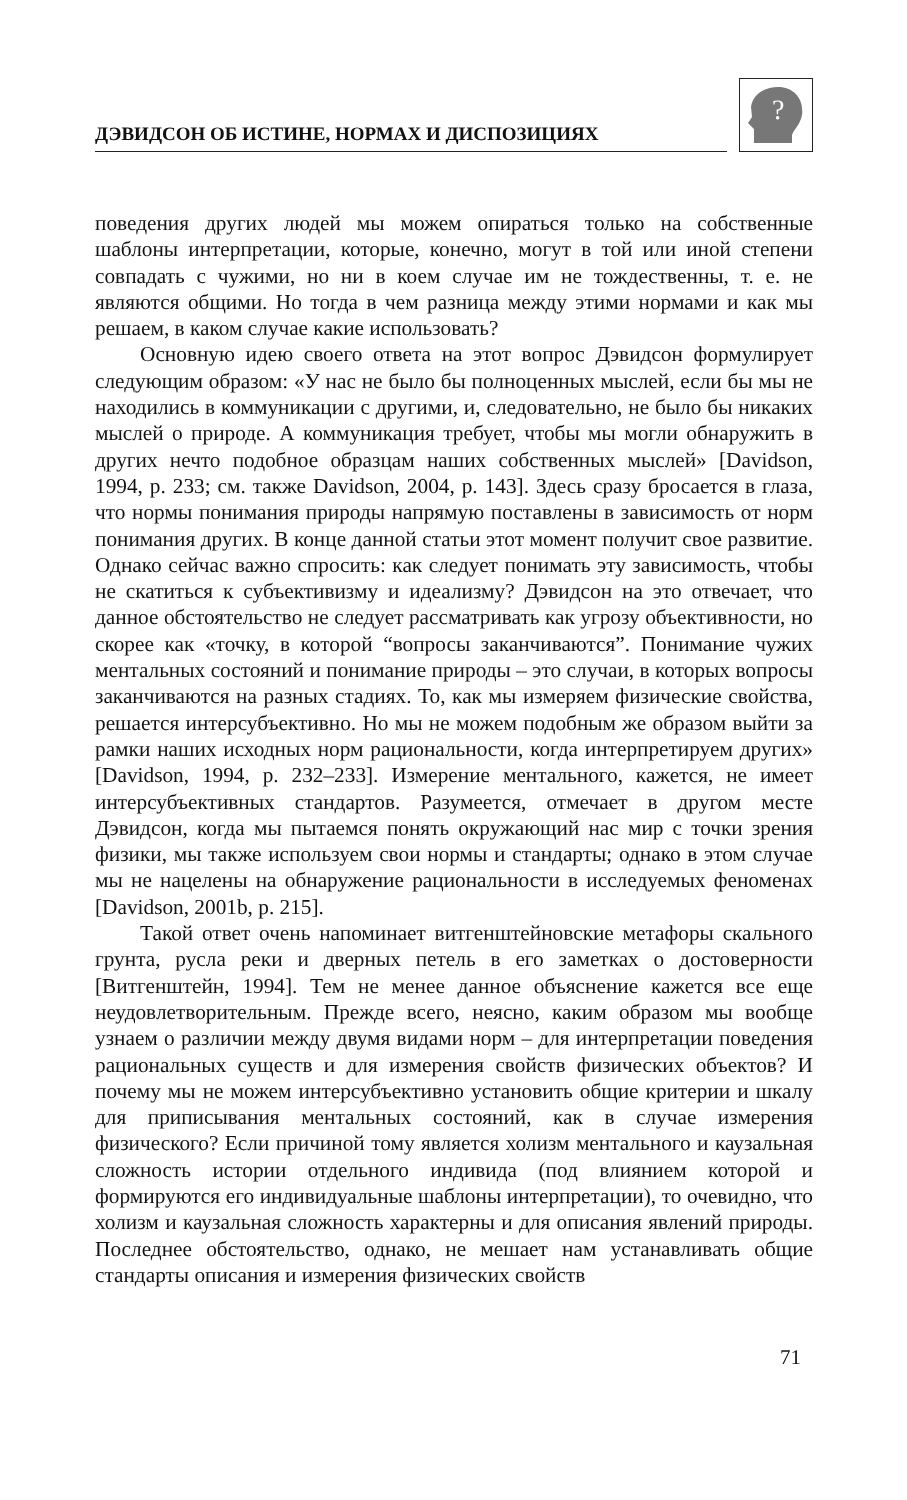ДЭВИДСОН ОБ ИСТИНЕ, НОРМАХ И ДИСПОЗИЦИЯХ
?
поведения других людей мы можем опираться только на собственные шаблоны интерпретации, которые, конечно, могут в той или иной степени совпадать с чужими, но ни в коем случае им не тождественны, т. е. не являются общими. Но тогда в чем разница между этими нормами и как мы решаем, в каком случае какие использовать?
Основную идею своего ответа на этот вопрос Дэвидсон формулирует следующим образом: «У нас не было бы полноценных мыслей, если бы мы не находились в коммуникации с другими, и, следовательно, не было бы никаких мыслей о природе. А коммуникация требует, чтобы мы могли обнаружить в других нечто подобное образцам наших собственных мыслей» [Davidson, 1994, p. 233; см. также Davidson, 2004, p. 143]. Здесь сразу бросается в глаза, что нормы понимания природы напрямую поставлены в зависимость от норм понимания других. В конце данной статьи этот момент получит свое развитие. Однако сейчас важно спросить: как следует понимать эту зависимость, чтобы не скатиться к субъективизму и идеализму? Дэвидсон на это отвечает, что данное обстоятельство не следует рассматривать как угрозу объективности, но скорее как «точку, в которой “вопросы заканчиваются”. Понимание чужих ментальных состояний и понимание природы – это случаи, в которых вопросы заканчиваются на разных стадиях. То, как мы измеряем физические свойства, решается интерсубъективно. Но мы не можем подобным же образом выйти за рамки наших исходных норм рациональности, когда интерпретируем других» [Davidson, 1994, p. 232–233]. Измерение ментального, кажется, не имеет интерсубъективных стандартов. Разумеется, отмечает в другом месте Дэвидсон, когда мы пытаемся понять окружающий нас мир с точки зрения физики, мы также используем свои нормы и стандарты; однако в этом случае мы не нацелены на обнаружение рациональности в исследуемых феноменах [Davidson, 2001b, p. 215].
Такой ответ очень напоминает витгенштейновские метафоры скального грунта, русла реки и дверных петель в его заметках о достоверности [Витгенштейн, 1994]. Тем не менее данное объяснение кажется все еще неудовлетворительным. Прежде всего, неясно, каким образом мы вообще узнаем о различии между двумя видами норм – для интерпретации поведения рациональных существ и для измерения свойств физических объектов? И почему мы не можем интерсубъективно установить общие критерии и шкалу для приписывания ментальных состояний, как в случае измерения физического? Если причиной тому является холизм ментального и каузальная сложность истории отдельного индивида (под влиянием которой и формируются его индивидуальные шаблоны интерпретации), то очевидно, что холизм и каузальная сложность характерны и для описания явлений природы. Последнее обстоятельство, однако, не мешает нам устанавливать общие стандарты описания и измерения физических свойств
71